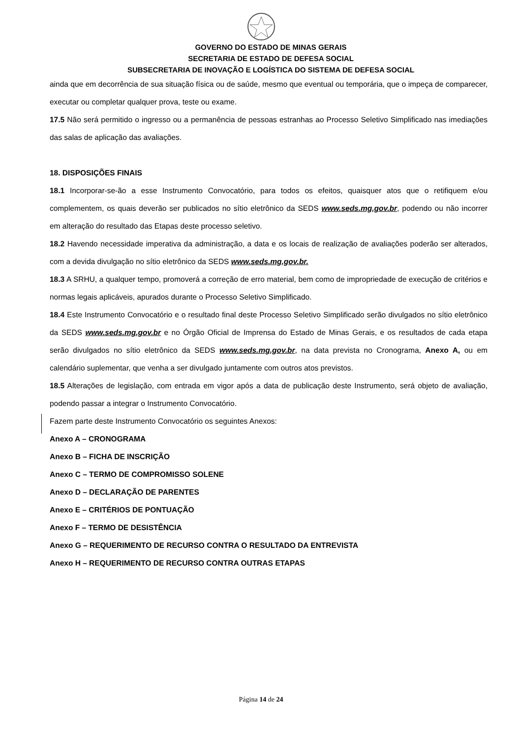GOVERNO DO ESTADO DE MINAS GERAIS
SECRETARIA DE ESTADO DE DEFESA SOCIAL
SUBSECRETARIA DE INOVAÇÃO E LOGÍSTICA DO SISTEMA DE DEFESA SOCIAL
ainda que em decorrência de sua situação física ou de saúde, mesmo que eventual ou temporária, que o impeça de comparecer, executar ou completar qualquer prova, teste ou exame.
17.5 Não será permitido o ingresso ou a permanência de pessoas estranhas ao Processo Seletivo Simplificado nas imediações das salas de aplicação das avaliações.
18. DISPOSIÇÕES FINAIS
18.1 Incorporar-se-ão a esse Instrumento Convocatório, para todos os efeitos, quaisquer atos que o retifiquem e/ou complementem, os quais deverão ser publicados no sítio eletrônico da SEDS www.seds.mg.gov.br, podendo ou não incorrer em alteração do resultado das Etapas deste processo seletivo.
18.2 Havendo necessidade imperativa da administração, a data e os locais de realização de avaliações poderão ser alterados, com a devida divulgação no sítio eletrônico da SEDS www.seds.mg.gov.br.
18.3 A SRHU, a qualquer tempo, promoverá a correção de erro material, bem como de impropriedade de execução de critérios e normas legais aplicáveis, apurados durante o Processo Seletivo Simplificado.
18.4 Este Instrumento Convocatório e o resultado final deste Processo Seletivo Simplificado serão divulgados no sítio eletrônico da SEDS www.seds.mg.gov.br e no Órgão Oficial de Imprensa do Estado de Minas Gerais, e os resultados de cada etapa serão divulgados no sítio eletrônico da SEDS www.seds.mg.gov.br, na data prevista no Cronograma, Anexo A, ou em calendário suplementar, que venha a ser divulgado juntamente com outros atos previstos.
18.5 Alterações de legislação, com entrada em vigor após a data de publicação deste Instrumento, será objeto de avaliação, podendo passar a integrar o Instrumento Convocatório.
Fazem parte deste Instrumento Convocatório os seguintes Anexos:
Anexo A – CRONOGRAMA
Anexo B – FICHA DE INSCRIÇÃO
Anexo C – TERMO DE COMPROMISSO SOLENE
Anexo D – DECLARAÇÃO DE PARENTES
Anexo E – CRITÉRIOS DE PONTUAÇÃO
Anexo F – TERMO DE DESISTÊNCIA
Anexo G – REQUERIMENTO DE RECURSO CONTRA O RESULTADO DA ENTREVISTA
Anexo H – REQUERIMENTO DE RECURSO CONTRA OUTRAS ETAPAS
Página 14 de 24